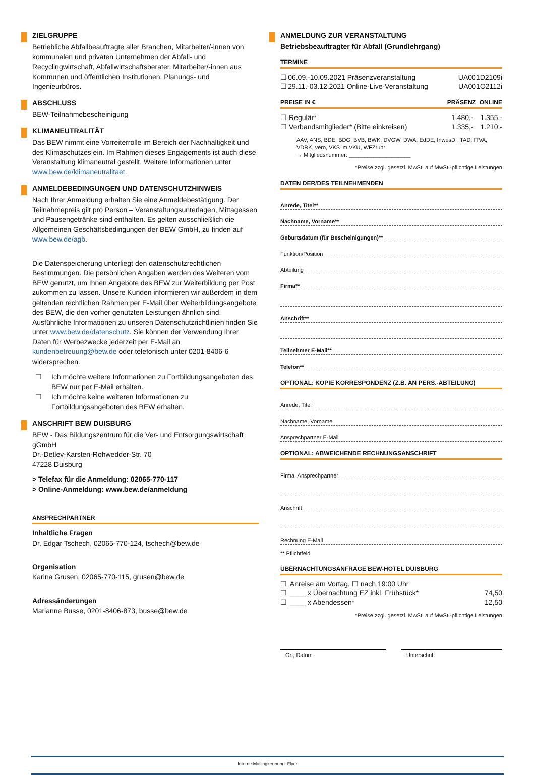ZIELGRUPPE
Betriebliche Abfallbeauftragte aller Branchen, Mitarbeiter/-innen von kommunalen und privaten Unternehmen der Abfall- und Recyclingwirtschaft, Abfallwirtschaftsberater, Mitarbeiter/-innen aus Kommunen und öffentlichen Institutionen, Planungs- und Ingenieurbüros.
ABSCHLUSS
BEW-Teilnahmebescheinigung
KLIMANEUTRALITÄT
Das BEW nimmt eine Vorreiterrolle im Bereich der Nachhaltigkeit und des Klimaschutzes ein. Im Rahmen dieses Engagements ist auch diese Veranstaltung klimaneutral gestellt. Weitere Informationen unter www.bew.de/klimaneutralitaet.
ANMELDEBEDINGUNGEN UND DATENSCHUTZHINWEIS
Nach Ihrer Anmeldung erhalten Sie eine Anmeldebestätigung. Der Teilnahmepreis gilt pro Person – Veranstaltungsunterlagen, Mittagessen und Pausengetränke sind enthalten. Es gelten ausschließlich die Allgemeinen Geschäftsbedingungen der BEW GmbH, zu finden auf www.bew.de/agb.
Die Datenspeicherung unterliegt den datenschutzrechtlichen Bestimmungen. Die persönlichen Angaben werden des Weiteren vom BEW genutzt, um Ihnen Angebote des BEW zur Weiterbildung per Post zukommen zu lassen. Unsere Kunden informieren wir außerdem in dem geltenden rechtlichen Rahmen per E-Mail über Weiterbildungsangebote des BEW, die den vorher genutzten Leistungen ähnlich sind. Ausführliche Informationen zu unseren Datenschutzrichtlinien finden Sie unter www.bew.de/datenschutz. Sie können der Verwendung Ihrer Daten für Werbezwecke jederzeit per E-Mail an kundenbetreuung@bew.de oder telefonisch unter 0201-8406-6 widersprechen.
☐ Ich möchte weitere Informationen zu Fortbildungsangeboten des BEW nur per E-Mail erhalten.
☐ Ich möchte keine weiteren Informationen zu Fortbildungsangeboten des BEW erhalten.
ANSCHRIFT BEW DUISBURG
BEW - Das Bildungszentrum für die Ver- und Entsorgungswirtschaft gGmbH
Dr.-Detlev-Karsten-Rohwedder-Str. 70
47228 Duisburg
> Telefax für die Anmeldung: 02065-770-117
> Online-Anmeldung: www.bew.de/anmeldung
ANSPRECHPARTNER
Inhaltliche Fragen
Dr. Edgar Tschech, 02065-770-124, tschech@bew.de
Organisation
Karina Grusen, 02065-770-115, grusen@bew.de
Adressänderungen
Marianne Busse, 0201-8406-873, busse@bew.de
ANMELDUNG ZUR VERANSTALTUNG
Betriebsbeauftragter für Abfall (Grundlehrgang)
TERMINE
| ☐ | 06.09.-10.09.2021 Präsenzveranstaltung | UA001D2109i |
| ☐ | 29.11.-03.12.2021 Online-Live-Veranstaltung | UA001O2112i |
PREISE IN € PRÄSENZ ONLINE
| ☐ | Regulär* | 1.480,- | 1.355,- |
| ☐ | Verbandsmitglieder* (Bitte einkreisen) | 1.335,- | 1.210,- |
AAV, ANS, BDE, BDG, BVB, BWK, DVGW, DWA, EdDE, InwesD, ITAD, ITVA, VDRK, vero, VKS im VKU, WFZruhr
→ Mitgliedsnummer: ____________________
*Preise zzgl. gesetzl. MwSt. auf MwSt.-pflichtige Leistungen
DATEN DER/DES TEILNEHMENDEN
Anrede, Titel**
Nachname, Vorname**
Geburtsdatum (für Bescheinigungen)**
Funktion/Position
Abteilung
Firma**
Anschrift**
Teilnehmer E-Mail**
Telefon**
OPTIONAL: KOPIE KORRESPONDENZ (Z.B. AN PERS.-ABTEILUNG)
Anrede, Titel
Nachname, Vorname
Ansprechpartner E-Mail
OPTIONAL: ABWEICHENDE RECHNUNGSANSCHRIFT
Firma, Ansprechpartner
Anschrift
Rechnung E-Mail
** Pflichtfeld
ÜBERNACHTUNGSANFRAGE BEW-HOTEL DUISBURG
| ☐ | Anreise am Vortag, ☐ nach 19:00 Uhr | |
| ☐ | ____ x Übernachtung EZ inkl. Frühstück* | 74,50 |
| ☐ | ____ x Abendessen* | 12,50 |
*Preise zzgl. gesetzl. MwSt. auf MwSt.-pflichtige Leistungen
Ort, Datum Unterschrift
Interne Mailingkennung: Flyer